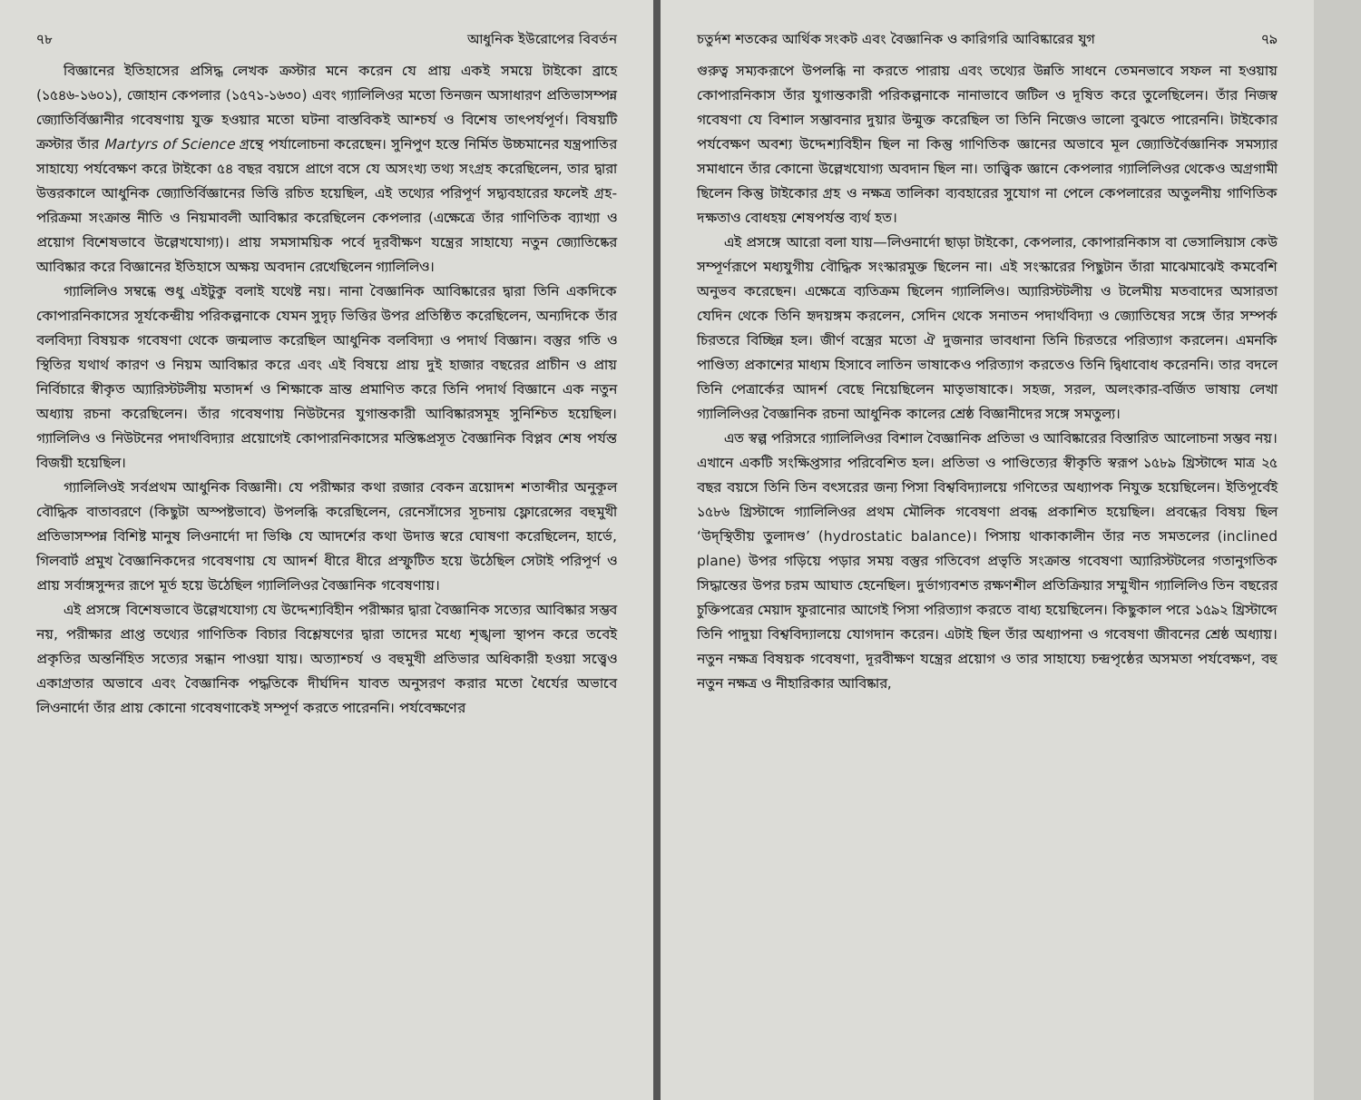৭৮ আধুনিক ইউরোপের বিবর্তন
বিজ্ঞানের ইতিহাসের প্রসিদ্ধ লেখক ক্রস্টার মনে করেন যে প্রায় একই সময়ে টাইকো ব্রাহে (১৫৪৬-১৬০১), জোহান কেপলার (১৫৭১-১৬৩০) এবং গ্যালিলিওর মতো তিনজন অসাধারণ প্রতিভাসম্পন্ন জ্যোতির্বিজ্ঞানীর গবেষণায় যুক্ত হওয়ার মতো ঘটনা বাস্তবিকই আশ্চর্য ও বিশেষ তাৎপর্যপূর্ণ। বিষয়টি ক্রস্টার তাঁর Martyrs of Science গ্রন্থে পর্যালোচনা করেছেন। সুনিপুণ হস্তে নির্মিত উচ্চমানের যন্ত্রপাতির সাহায্যে পর্যবেক্ষণ করে টাইকো ৫৪ বছর বয়সে প্রাগে বসে যে অসংখ্য তথ্য সংগ্রহ করেছিলেন, তার দ্বারা উত্তরকালে আধুনিক জ্যোতির্বিজ্ঞানের ভিত্তি রচিত হয়েছিল, এই তথ্যের পরিপূর্ণ সদ্ব্যবহারের ফলেই গ্রহ-পরিক্রমা সংক্রান্ত নীতি ও নিয়মাবলী আবিষ্কার করেছিলেন কেপলার (এক্ষেত্রে তাঁর গাণিতিক ব্যাখ্যা ও প্রয়োগ বিশেষভাবে উল্লেখযোগ্য)। প্রায় সমসাময়িক পর্বে দূরবীক্ষণ যন্ত্রের সাহায্যে নতুন জ্যোতিষ্কের আবিষ্কার করে বিজ্ঞানের ইতিহাসে অক্ষয় অবদান রেখেছিলেন গ্যালিলিও।
গ্যালিলিও সম্বন্ধে শুধু এইটুকু বলাই যথেষ্ট নয়। নানা বৈজ্ঞানিক আবিষ্কারের দ্বারা তিনি একদিকে কোপারনিকাসের সূর্যকেন্দ্রীয় পরিকল্পনাকে যেমন সুদৃঢ় ভিত্তির উপর প্রতিষ্ঠিত করেছিলেন, অন্যদিকে তাঁর বলবিদ্যা বিষয়ক গবেষণা থেকে জন্মলাভ করেছিল আধুনিক বলবিদ্যা ও পদার্থ বিজ্ঞান। বস্তুর গতি ও স্থিতির যথার্থ কারণ ও নিয়ম আবিষ্কার করে এবং এই বিষয়ে প্রায় দুই হাজার বছরের প্রাচীন ও প্রায় নির্বিচারে স্বীকৃত অ্যারিস্টটলীয় মতাদর্শ ও শিক্ষাকে ভ্রান্ত প্রমাণিত করে তিনি পদার্থ বিজ্ঞানে এক নতুন অধ্যায় রচনা করেছিলেন। তাঁর গবেষণায় নিউটনের যুগান্তকারী আবিষ্কারসমূহ সুনিশ্চিত হয়েছিল। গ্যালিলিও ও নিউটনের পদার্থবিদ্যার প্রয়োগেই কোপারনিকাসের মস্তিষ্কপ্রসূত বৈজ্ঞানিক বিপ্লব শেষ পর্যন্ত বিজয়ী হয়েছিল।
গ্যালিলিওই সর্বপ্রথম আধুনিক বিজ্ঞানী। যে পরীক্ষার কথা রজার বেকন ত্রয়োদশ শতাব্দীর অনুকূল বৌদ্ধিক বাতাবরণে (কিছুটা অস্পষ্টভাবে) উপলব্ধি করেছিলেন, রেনেসাঁসের সূচনায় ফ্লোরেন্সের বহুমুখী প্রতিভাসম্পন্ন বিশিষ্ট মানুষ লিওনার্দো দা ভিঞ্চি যে আদর্শের কথা উদাত্ত স্বরে ঘোষণা করেছিলেন, হার্ভে, গিলবার্ট প্রমুখ বৈজ্ঞানিকদের গবেষণায় যে আদর্শ ধীরে ধীরে প্রস্ফুটিত হয়ে উঠেছিল সেটাই পরিপূর্ণ ও প্রায় সর্বাঙ্গসুন্দর রূপে মূর্ত হয়ে উঠেছিল গ্যালিলিওর বৈজ্ঞানিক গবেষণায়।
এই প্রসঙ্গে বিশেষভাবে উল্লেখযোগ্য যে উদ্দেশ্যবিহীন পরীক্ষার দ্বারা বৈজ্ঞানিক সত্যের আবিষ্কার সম্ভব নয়, পরীক্ষার প্রাপ্ত তথ্যের গাণিতিক বিচার বিশ্লেষণের দ্বারা তাদের মধ্যে শৃঙ্খলা স্থাপন করে তবেই প্রকৃতির অন্তর্নিহিত সত্যের সন্ধান পাওয়া যায়। অত্যাশ্চর্য ও বহুমুখী প্রতিভার অধিকারী হওয়া সত্ত্বেও একাগ্রতার অভাবে এবং বৈজ্ঞানিক পদ্ধতিকে দীর্ঘদিন যাবত অনুসরণ করার মতো ধৈর্যের অভাবে লিওনার্দো তাঁর প্রায় কোনো গবেষণাকেই সম্পূর্ণ করতে পারেননি। পর্যবেক্ষণের
চতুর্দশ শতকের আর্থিক সংকট এবং বৈজ্ঞানিক ও কারিগরি আবিষ্কারের যুগ ৭৯
গুরুত্ব সম্যকরূপে উপলব্ধি না করতে পারায় এবং তথ্যের উন্নতি সাধনে তেমনভাবে সফল না হওয়ায় কোপারনিকাস তাঁর যুগান্তকারী পরিকল্পনাকে নানাভাবে জটিল ও দূষিত করে তুলেছিলেন। তাঁর নিজস্ব গবেষণা যে বিশাল সম্ভাবনার দুয়ার উন্মুক্ত করেছিল তা তিনি নিজেও ভালো বুঝতে পারেননি। টাইকোর পর্যবেক্ষণ অবশ্য উদ্দেশ্যবিহীন ছিল না কিন্তু গাণিতিক জ্ঞানের অভাবে মূল জ্যোতির্বৈজ্ঞানিক সমস্যার সমাধানে তাঁর কোনো উল্লেখযোগ্য অবদান ছিল না। তাত্ত্বিক জ্ঞানে কেপলার গ্যালিলিওর থেকেও অগ্রগামী ছিলেন কিন্তু টাইকোর গ্রহ ও নক্ষত্র তালিকা ব্যবহারের সুযোগ না পেলে কেপলারের অতুলনীয় গাণিতিক দক্ষতাও বোধহয় শেষপর্যন্ত ব্যর্থ হত।
এই প্রসঙ্গে আরো বলা যায়—লিওনার্দো ছাড়া টাইকো, কেপলার, কোপারনিকাস বা ভেসালিয়াস কেউ সম্পূর্ণরূপে মধ্যযুগীয় বৌদ্ধিক সংস্কারমুক্ত ছিলেন না। এই সংস্কারের পিছুটান তাঁরা মাঝেমাঝেই কমবেশি অনুভব করেছেন। এক্ষেত্রে ব্যতিক্রম ছিলেন গ্যালিলিও। অ্যারিস্টটলীয় ও টলেমীয় মতবাদের অসারতা যেদিন থেকে তিনি হৃদয়ঙ্গম করলেন, সেদিন থেকে সনাতন পদার্থবিদ্যা ও জ্যোতিষের সঙ্গে তাঁর সম্পর্ক চিরতরে বিচ্ছিন্ন হল। জীর্ণ বস্ত্রের মতো ঐ দুজনার ভাবধানা তিনি চিরতরে পরিত্যাগ করলেন। এমনকি পাণ্ডিত্য প্রকাশের মাধ্যম হিসাবে লাতিন ভাষাকেও পরিত্যাগ করতেও তিনি দ্বিধাবোধ করেননি। তার বদলে তিনি পেত্রার্কের আদর্শ বেছে নিয়েছিলেন মাতৃভাষাকে। সহজ, সরল, অলংকার-বর্জিত ভাষায় লেখা গ্যালিলিওর বৈজ্ঞানিক রচনা আধুনিক কালের শ্রেষ্ঠ বিজ্ঞানীদের সঙ্গে সমতুল্য।
এত স্বল্প পরিসরে গ্যালিলিওর বিশাল বৈজ্ঞানিক প্রতিভা ও আবিষ্কারের বিস্তারিত আলোচনা সম্ভব নয়। এখানে একটি সংক্ষিপ্তসার পরিবেশিত হল। প্রতিভা ও পাণ্ডিত্যের স্বীকৃতি স্বরূপ ১৫৮৯ খ্রিস্টাব্দে মাত্র ২৫ বছর বয়সে তিনি তিন বৎসরের জন্য পিসা বিশ্ববিদ্যালয়ে গণিতের অধ্যাপক নিযুক্ত হয়েছিলেন। ইতিপূর্বেই ১৫৮৬ খ্রিস্টাব্দে গ্যালিলিওর প্রথম মৌলিক গবেষণা প্রবন্ধ প্রকাশিত হয়েছিল। প্রবন্ধের বিষয় ছিল ‘উদ্‌স্থিতীয় তুলাদণ্ড’ (hydrostatic balance)। পিসায় থাকাকালীন তাঁর নত সমতলের (inclined plane) উপর গড়িয়ে পড়ার সময় বস্তুর গতিবেগ প্রভৃতি সংক্রান্ত গবেষণা অ্যারিস্টটলের গতানুগতিক সিদ্ধান্তের উপর চরম আঘাত হেনেছিল। দুর্ভাগ্যবশত রক্ষণশীল প্রতিক্রিয়ার সম্মুখীন গ্যালিলিও তিন বছরের চুক্তিপত্রের মেয়াদ ফুরানোর আগেই পিসা পরিত্যাগ করতে বাধ্য হয়েছিলেন। কিছুকাল পরে ১৫৯২ খ্রিস্টাব্দে তিনি পাদুয়া বিশ্ববিদ্যালয়ে যোগদান করেন। এটাই ছিল তাঁর অধ্যাপনা ও গবেষণা জীবনের শ্রেষ্ঠ অধ্যায়। নতুন নক্ষত্র বিষয়ক গবেষণা, দূরবীক্ষণ যন্ত্রের প্রয়োগ ও তার সাহায্যে চন্দ্রপৃষ্ঠের অসমতা পর্যবেক্ষণ, বহু নতুন নক্ষত্র ও নীহারিকার আবিষ্কার,